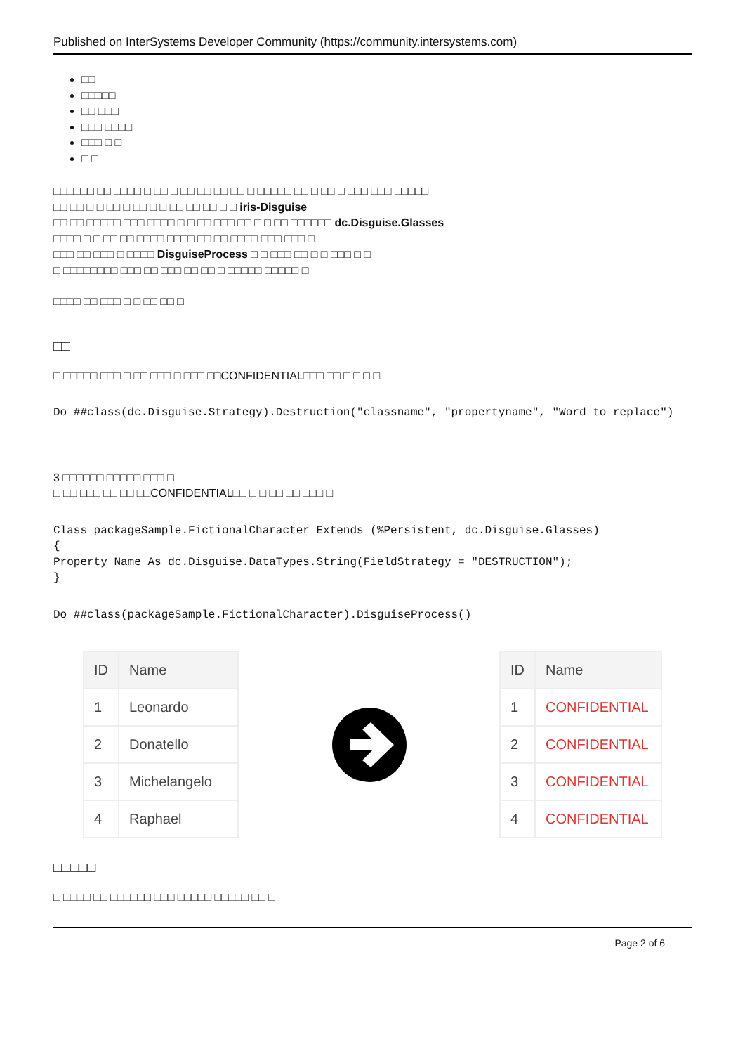Published on InterSystems Developer Community (https://community.intersystems.com)
□□
□□□□□
□□ □□□
□□□ □□□□
□□□ □ □
□ □
□□□□□□ □□ □□□□ □ □□ □ □□ □□ □□ □□ □ □□□□□ □□ □ □□ □ □□□ □□□ □□□□□
□□ □□ □ □ □□ □ □□ □ □ □□ □□ □□ □ □ iris-Disguise
□□ □□ □□□□□ □□□ □□□□ □ □ □□ □□□ □□ □ □ □□ □□□□□□ dc.Disguise.Glasses
□□□□ □ □ □□ □□ □□□□ □□□□ □□ □□ □□□□ □□□ □□□ □
□□□ □□ □□□ □ □□□□ DisguiseProcess □ □ □□□ □□ □ □ □□□ □ □
□ □□□□□□□□ □□□ □□ □□□ □□ □□ □ □□□□□ □□□□□ □
□□□□ □□ □□□ □ □ □□ □□ □
□□
□ □□□□□ □□□ □ □□ □□□ □ □□□ □□CONFIDENTIAL□□□ □□ □ □ □ □
Do ##class(dc.Disguise.Strategy).Destruction("classname", "propertyname", "Word to replace")
3 □□□□□□ □□□□□ □□□ □
□ □□ □□□ □□ □□ □□CONFIDENTIAL□□ □ □ □□ □□ □□□ □
Class packageSample.FictionalCharacter Extends (%Persistent, dc.Disguise.Glasses)
{
Property Name As dc.Disguise.DataTypes.String(FieldStrategy = "DESTRUCTION");
}
Do ##class(packageSample.FictionalCharacter).DisguiseProcess()
| ID | Name |
| --- | --- |
| 1 | Leonardo |
| 2 | Donatello |
| 3 | Michelangelo |
| 4 | Raphael |
| ID | Name |
| --- | --- |
| 1 | CONFIDENTIAL |
| 2 | CONFIDENTIAL |
| 3 | CONFIDENTIAL |
| 4 | CONFIDENTIAL |
□□□□□
□ □□□□ □□ □□□□□□ □□□ □□□□□ □□□□□ □□ □
Page 2 of 6